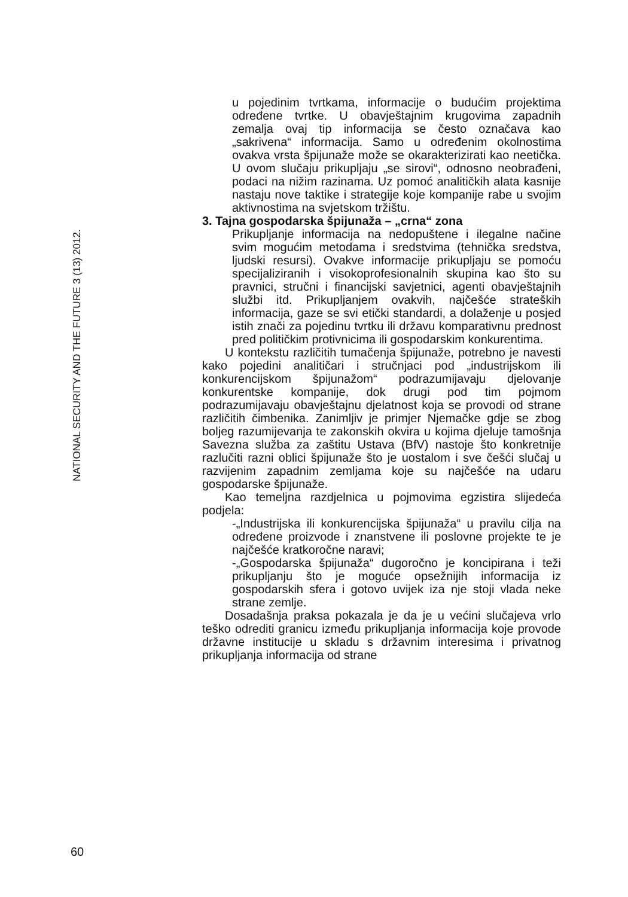NATIONAL SECURITY AND THE FUTURE 3 (13) 2012.
u pojedinim tvrtkama, informacije o budućim projektima određene tvrtke. U obavještajnim krugovima zapadnih zemalja ovaj tip informacija se često označava kao „sakrivena“ informacija. Samo u određenim okolnostima ovakva vrsta špijunaže može se okarakterizirati kao neetička. U ovom slučaju prikupljaju „se sirovi“, odnosno neobrađeni, podaci na nižim razinama. Uz pomoć analitičkih alata kasnije nastaju nove taktike i strategije koje kompanije rabe u svojim aktivnostima na svjetskom tržištu.
3. Tajna gospodarska špijunaža – „crna“ zona
Prikupljanje informacija na nedopuštene i ilegalne načine svim mogućim metodama i sredstvima (tehnička sredstva, ljudski resursi). Ovakve informacije prikupljaju se pomoću specijaliziranih i visokoprofesionalnih skupina kao što su pravnici, stručni i financijski savjetnici, agenti obavještajnih službi itd. Prikupljanjem ovakvih, najčešće strateških informacija, gaze se svi etički standardi, a dolaženje u posjed istih znači za pojedinu tvrtku ili državu komparativnu prednost pred političkim protivnicima ili gospodarskim konkurentima.
U kontekstu različitih tumačenja špijunaže, potrebno je navesti kako pojedini analitičari i stručnjaci pod „industrijskom ili konkurencijskom špijunažom“ podrazumijavaju djelovanje konkurentske kompanije, dok drugi pod tim pojmom podrazumijavaju obavještajnu djelatnost koja se provodi od strane različitih čimbenika. Zanimljiv je primjer Njemačke gdje se zbog boljeg razumijevanja te zakonskih okvira u kojima djeluje tamošnja Savezna služba za zaštitu Ustava (BfV) nastoje što konkretnije razlučiti razni oblici špijunaže što je uostalom i sve češći slučaj u razvijenim zapadnim zemljama koje su najčešće na udaru gospodarske špijunaže.
Kao temeljna razdjelnica u pojmovima egzistira slijedeća podjela:
-„Industrijska ili konkurencijska špijunaža“ u pravilu cilja na određene proizvode i znanstvene ili poslovne projekte te je najčešće kratkoročne naravi;
-„Gospodarska špijunaža“ dugoročno je koncipirana i teži prikupljanju što je moguće opsežnijih informacija iz gospodarskih sfera i gotovo uvijek iza nje stoji vlada neke strane zemlje.
Dosadašnja praksa pokazala je da je u većini slučajeva vrlo teško odrediti granicu između prikupljanja informacija koje provode državne institucije u skladu s državnim interesima i privatnog prikupljanja informacija od strane
60